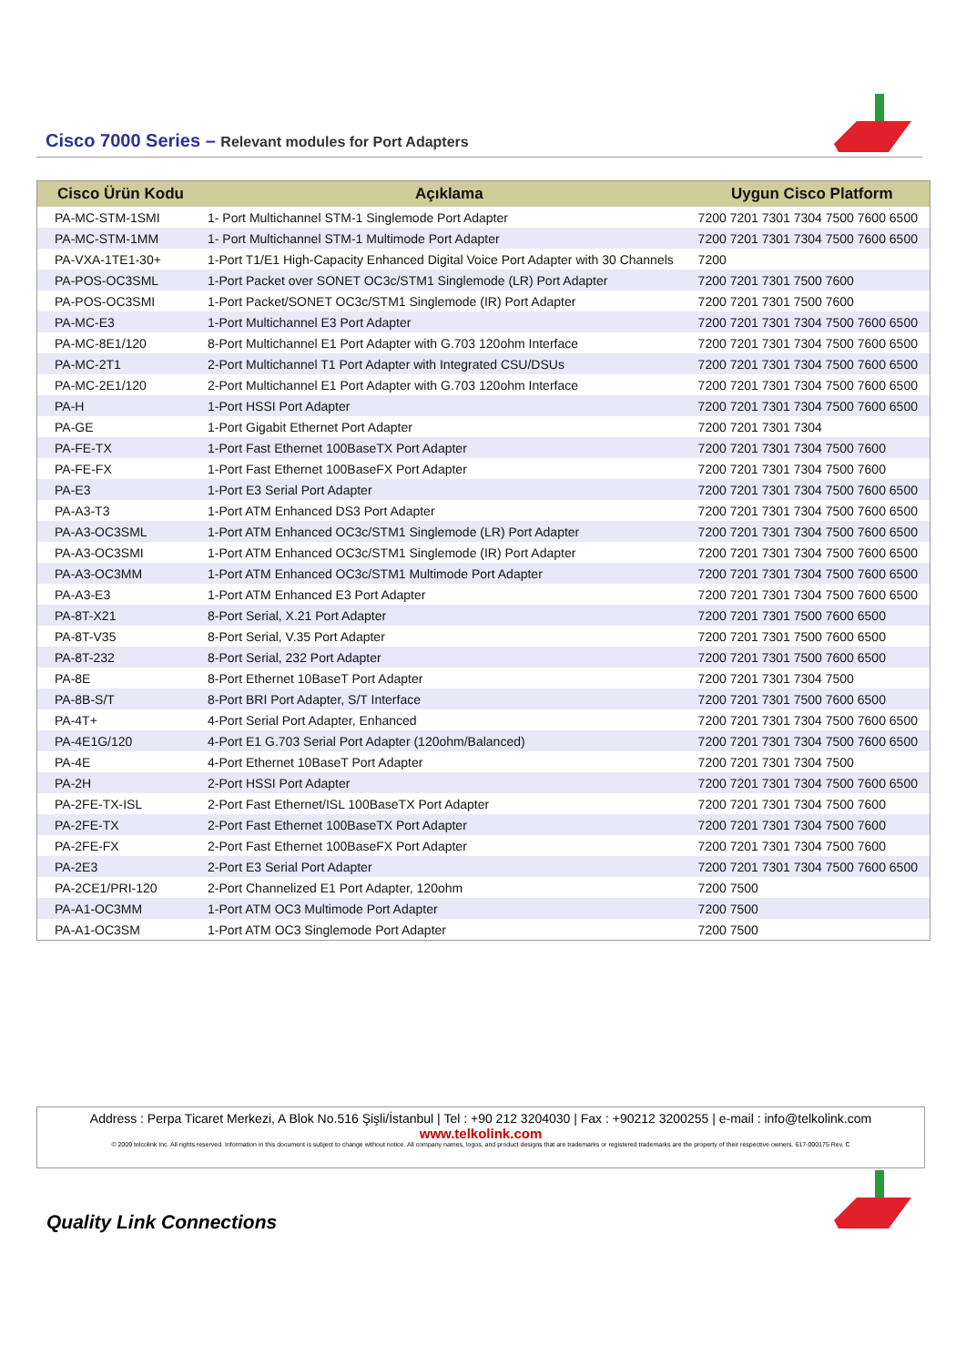Cisco 7000 Series – Relevant modules for Port Adapters
| Cisco Ürün Kodu | Açıklama | Uygun Cisco Platform |
| --- | --- | --- |
| PA-MC-STM-1SMI | 1- Port Multichannel STM-1 Singlemode Port Adapter | 7200 7201 7301 7304 7500 7600 6500 |
| PA-MC-STM-1MM | 1- Port Multichannel STM-1 Multimode Port Adapter | 7200 7201 7301 7304 7500 7600 6500 |
| PA-VXA-1TE1-30+ | 1-Port T1/E1 High-Capacity Enhanced Digital Voice Port Adapter with 30 Channels | 7200 |
| PA-POS-OC3SML | 1-Port Packet over SONET OC3c/STM1 Singlemode (LR) Port Adapter | 7200 7201 7301 7500 7600 |
| PA-POS-OC3SMI | 1-Port Packet/SONET OC3c/STM1 Singlemode (IR) Port Adapter | 7200 7201 7301 7500 7600 |
| PA-MC-E3 | 1-Port Multichannel E3 Port Adapter | 7200 7201 7301 7304 7500 7600 6500 |
| PA-MC-8E1/120 | 8-Port Multichannel E1 Port Adapter with G.703 120ohm Interface | 7200 7201 7301 7304 7500 7600 6500 |
| PA-MC-2T1 | 2-Port Multichannel T1 Port Adapter with Integrated CSU/DSUs | 7200 7201 7301 7304 7500 7600 6500 |
| PA-MC-2E1/120 | 2-Port Multichannel E1 Port Adapter with G.703 120ohm Interface | 7200 7201 7301 7304 7500 7600 6500 |
| PA-H | 1-Port HSSI Port Adapter | 7200 7201 7301 7304 7500 7600 6500 |
| PA-GE | 1-Port Gigabit Ethernet Port Adapter | 7200 7201 7301 7304 |
| PA-FE-TX | 1-Port Fast Ethernet 100BaseTX Port Adapter | 7200 7201 7301 7304 7500 7600 |
| PA-FE-FX | 1-Port Fast Ethernet 100BaseFX Port Adapter | 7200 7201 7301 7304 7500 7600 |
| PA-E3 | 1-Port E3 Serial Port Adapter | 7200 7201 7301 7304 7500 7600 6500 |
| PA-A3-T3 | 1-Port ATM Enhanced DS3 Port Adapter | 7200 7201 7301 7304 7500 7600 6500 |
| PA-A3-OC3SML | 1-Port ATM Enhanced OC3c/STM1 Singlemode (LR) Port Adapter | 7200 7201 7301 7304 7500 7600 6500 |
| PA-A3-OC3SMI | 1-Port ATM Enhanced OC3c/STM1 Singlemode (IR) Port Adapter | 7200 7201 7301 7304 7500 7600 6500 |
| PA-A3-OC3MM | 1-Port ATM Enhanced OC3c/STM1 Multimode Port Adapter | 7200 7201 7301 7304 7500 7600 6500 |
| PA-A3-E3 | 1-Port ATM Enhanced E3 Port Adapter | 7200 7201 7301 7304 7500 7600 6500 |
| PA-8T-X21 | 8-Port Serial, X.21 Port Adapter | 7200 7201 7301 7500 7600 6500 |
| PA-8T-V35 | 8-Port Serial, V.35 Port Adapter | 7200 7201 7301 7500 7600 6500 |
| PA-8T-232 | 8-Port Serial, 232 Port Adapter | 7200 7201 7301 7500 7600 6500 |
| PA-8E | 8-Port Ethernet 10BaseT Port Adapter | 7200 7201 7301 7304 7500 |
| PA-8B-S/T | 8-Port BRI Port Adapter, S/T Interface | 7200 7201 7301 7500 7600 6500 |
| PA-4T+ | 4-Port Serial Port Adapter, Enhanced | 7200 7201 7301 7304 7500 7600 6500 |
| PA-4E1G/120 | 4-Port E1 G.703 Serial Port Adapter (120ohm/Balanced) | 7200 7201 7301 7304 7500 7600 6500 |
| PA-4E | 4-Port Ethernet 10BaseT Port Adapter | 7200 7201 7301 7304 7500 |
| PA-2H | 2-Port HSSI Port Adapter | 7200 7201 7301 7304 7500 7600 6500 |
| PA-2FE-TX-ISL | 2-Port Fast Ethernet/ISL 100BaseTX Port Adapter | 7200 7201 7301 7304 7500 7600 |
| PA-2FE-TX | 2-Port Fast Ethernet 100BaseTX Port Adapter | 7200 7201 7301 7304 7500 7600 |
| PA-2FE-FX | 2-Port Fast Ethernet 100BaseFX Port Adapter | 7200 7201 7301 7304 7500 7600 |
| PA-2E3 | 2-Port E3 Serial Port Adapter | 7200 7201 7301 7304 7500 7600 6500 |
| PA-2CE1/PRI-120 | 2-Port Channelized E1 Port Adapter, 120ohm | 7200 7500 |
| PA-A1-OC3MM | 1-Port ATM OC3 Multimode Port Adapter | 7200 7500 |
| PA-A1-OC3SM | 1-Port ATM OC3 Singlemode Port Adapter | 7200 7500 |
Address : Perpa Ticaret Merkezi, A Blok No.516 Şişli/İstanbul | Tel : +90 212 3204030 | Fax : +90212 3200255 | e-mail : info@telkolink.com
www.telkolink.com
© 2009 telcolink Inc. All rights reserved. Information in this document is subject to change without notice. All company names, logos, and product designs that are trademarks or registered trademarks are the property of their respective owners. 617-000175 Rev. C
Quality Link Connections